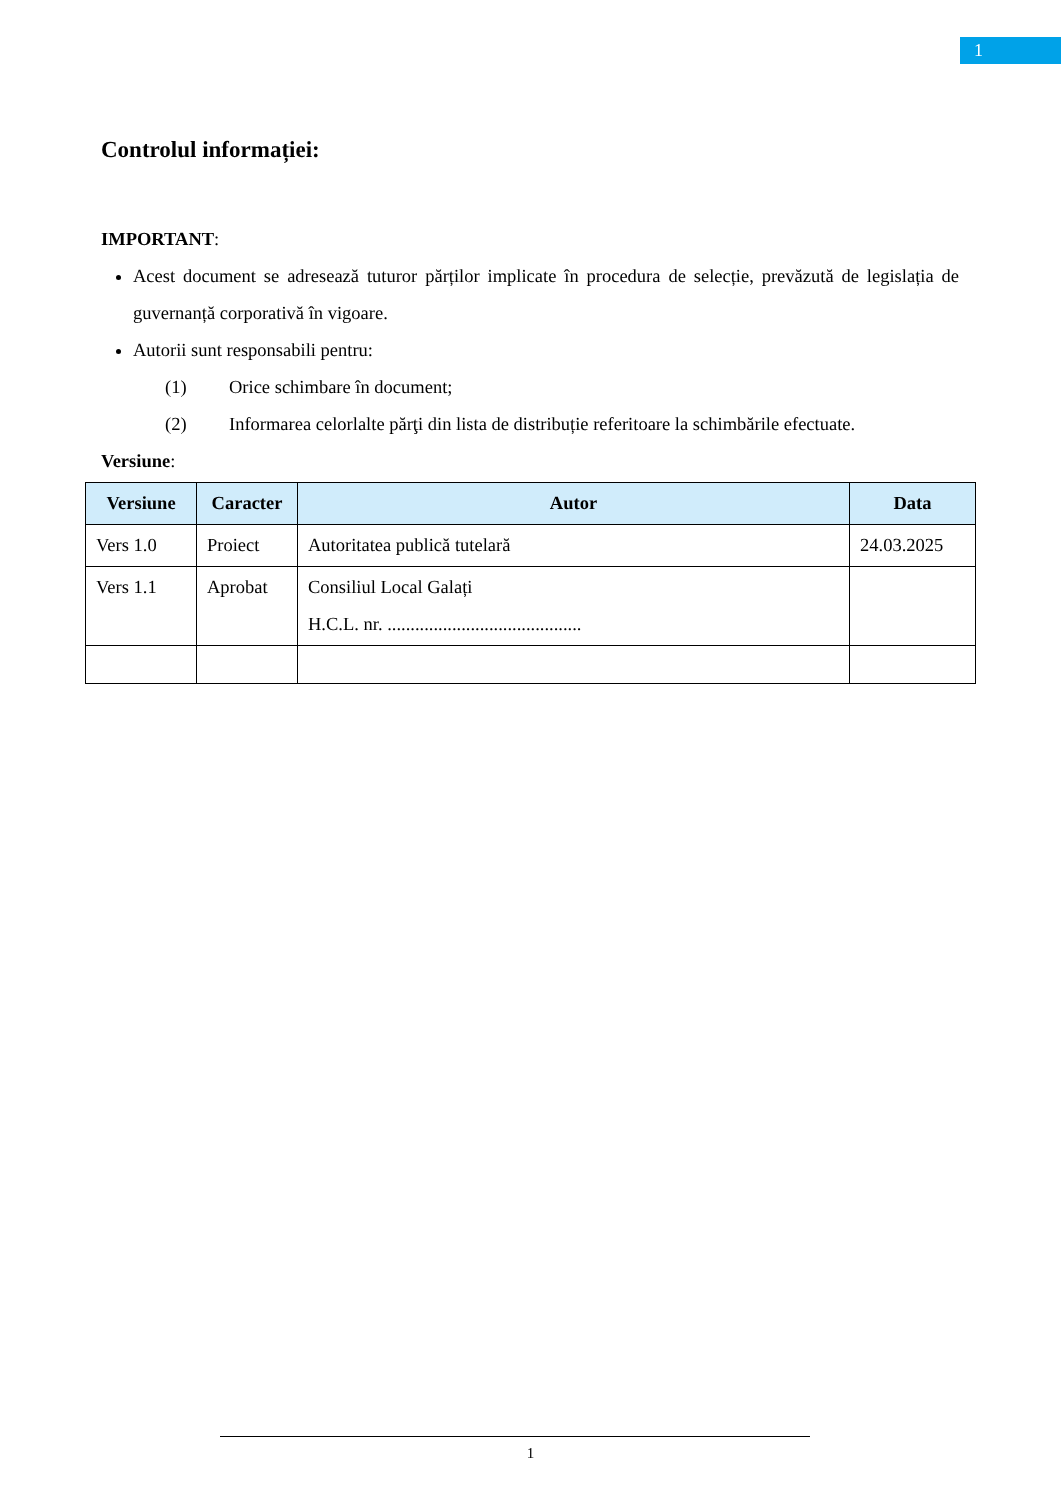1
Controlul informației:
IMPORTANT:
Acest document se adresează tuturor părților implicate în procedura de selecție, prevăzută de legislația de guvernanță corporativă în vigoare.
Autorii sunt responsabili pentru:
(1) Orice schimbare în document;
(2) Informarea celorlalte părţi din lista de distribuție referitoare la schimbările efectuate.
Versiune:
| Versiune | Caracter | Autor | Data |
| --- | --- | --- | --- |
| Vers 1.0 | Proiect | Autoritatea publică tutelară | 24.03.2025 |
| Vers 1.1 | Aprobat | Consiliul Local Galați H.C.L. nr. .......................................... | |
1